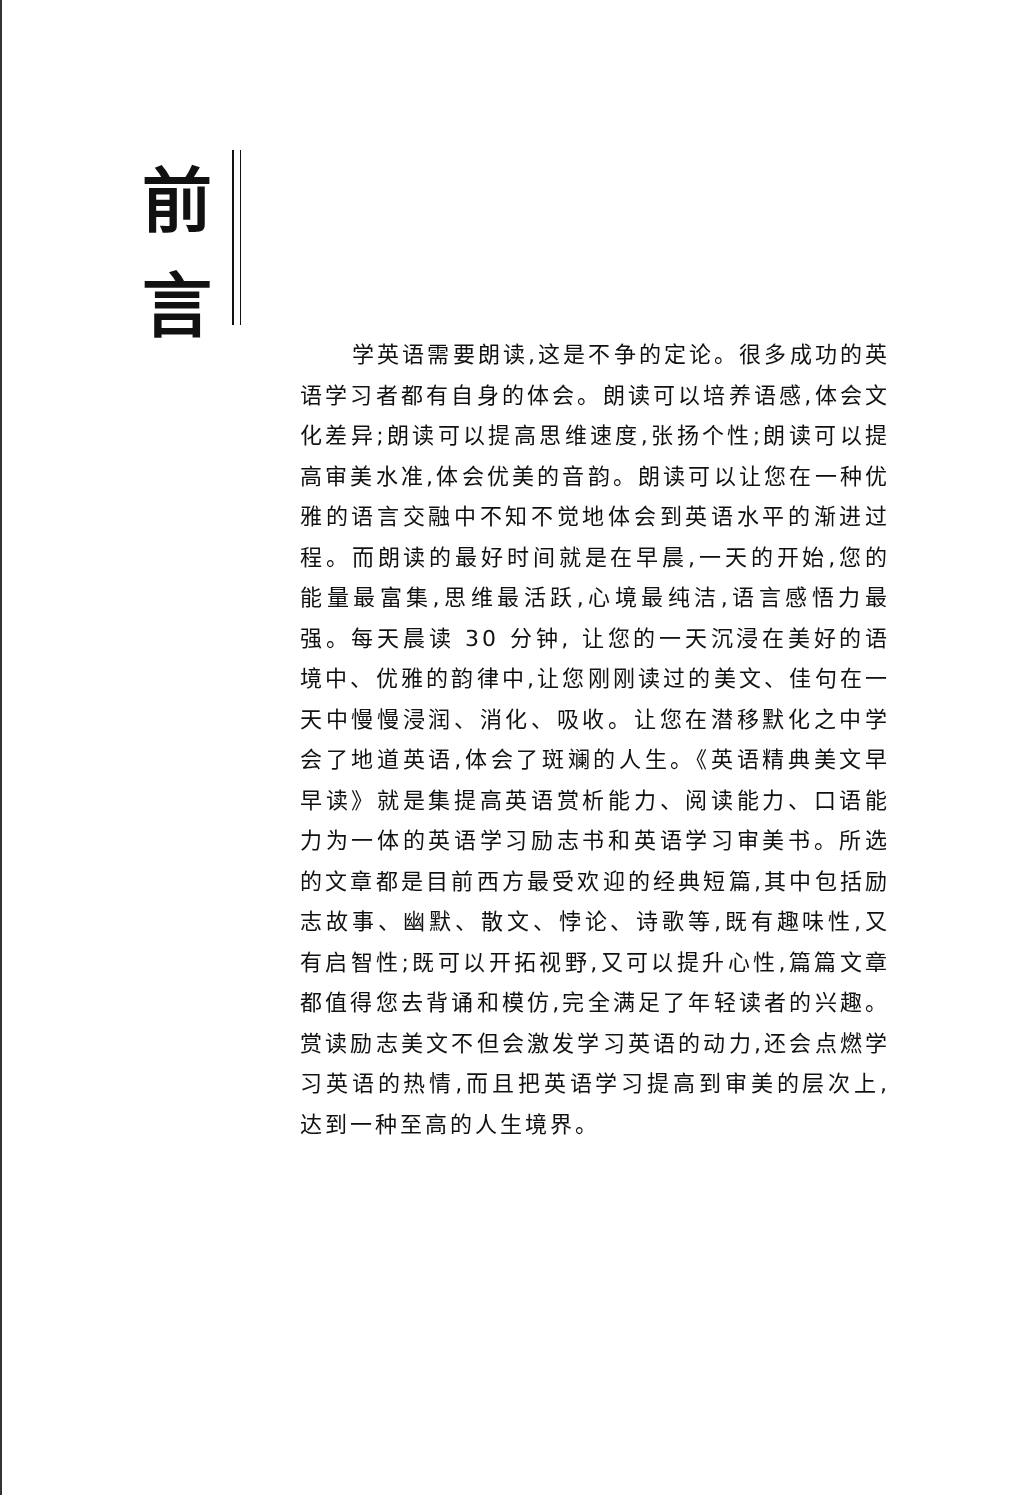前
言
学英语需要朗读,这是不争的定论。很多成功的英语学习者都有自身的体会。朗读可以培养语感,体会文化差异;朗读可以提高思维速度,张扬个性;朗读可以提高审美水准,体会优美的音韵。朗读可以让您在一种优雅的语言交融中不知不觉地体会到英语水平的渐进过程。而朗读的最好时间就是在早晨,一天的开始,您的能量最富集,思维最活跃,心境最纯洁,语言感悟力最强。每天晨读 30 分钟, 让您的一天沉浸在美好的语境中、优雅的韵律中,让您刚刚读过的美文、佳句在一天中慢慢浸润、消化、吸收。让您在潜移默化之中学会了地道英语,体会了斑斓的人生。《英语精典美文早早读》就是集提高英语赏析能力、阅读能力、口语能力为一体的英语学习励志书和英语学习审美书。所选的文章都是目前西方最受欢迎的经典短篇,其中包括励志故事、幽默、散文、悖论、诗歌等,既有趣味性,又有启智性;既可以开拓视野,又可以提升心性,篇篇文章都值得您去背诵和模仿,完全满足了年轻读者的兴趣。赏读励志美文不但会激发学习英语的动力,还会点燃学习英语的热情,而且把英语学习提高到审美的层次上, 达到一种至高的人生境界。